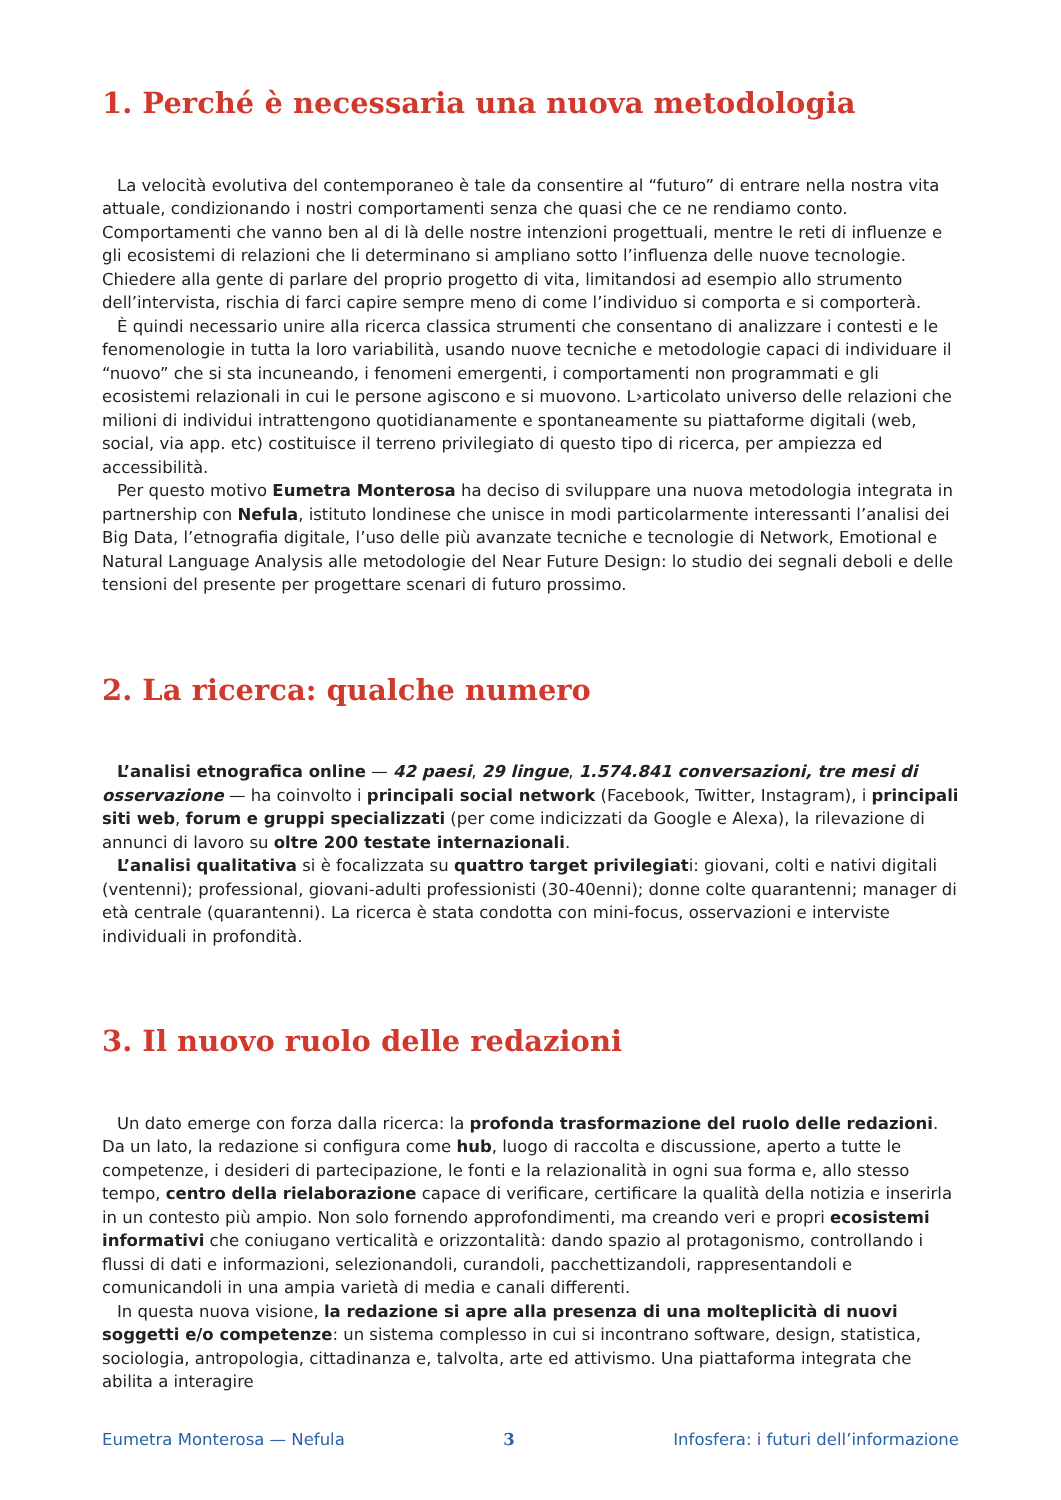1. Perché è necessaria una nuova metodologia
La velocità evolutiva del contemporaneo è tale da consentire al “futuro” di entrare nella nostra vita attuale, condizionando i nostri comportamenti senza che quasi che ce ne rendiamo conto. Comportamenti che vanno ben al di là delle nostre intenzioni progettuali, mentre le reti di influenze e gli ecosistemi di relazioni che li determinano si ampliano sotto l’influenza delle nuove tecnologie. Chiedere alla gente di parlare del proprio progetto di vita, limitandosi ad esempio allo strumento dell’intervista, rischia di farci capire sempre meno di come l’individuo si comporta e si comporterà.
È quindi necessario unire alla ricerca classica strumenti che consentano di analizzare i contesti e le fenomenologie in tutta la loro variabilità, usando nuove tecniche e metodologie capaci di individuare il “nuovo” che si sta incuneando, i fenomeni emergenti, i comportamenti non programmati e gli ecosistemi relazionali in cui le persone agiscono e si muovono. L›articolato universo delle relazioni che milioni di individui intrattengono quotidianamente e spontaneamente su piattaforme digitali (web, social, via app. etc) costituisce il terreno privilegiato di questo tipo di ricerca, per ampiezza ed accessibilità.
Per questo motivo Eumetra Monterosa ha deciso di sviluppare una nuova metodologia integrata in partnership con Nefula, istituto londinese che unisce in modi particolarmente interessanti l’analisi dei Big Data, l’etnografia digitale, l’uso delle più avanzate tecniche e tecnologie di Network, Emotional e Natural Language Analysis alle metodologie del Near Future Design: lo studio dei segnali deboli e delle tensioni del presente per progettare scenari di futuro prossimo.
2. La ricerca: qualche numero
L’analisi etnografica online — 42 paesi, 29 lingue, 1.574.841 conversazioni, tre mesi di osservazione — ha coinvolto i principali social network (Facebook, Twitter, Instagram), i principali siti web, forum e gruppi specializzati (per come indicizzati da Google e Alexa), la rilevazione di annunci di lavoro su oltre 200 testate internazionali.
L’analisi qualitativa si è focalizzata su quattro target privilegiati: giovani, colti e nativi digitali (ventenni); professional, giovani-adulti professionisti (30-40enni); donne colte quarantenni; manager di età centrale (quarantenni). La ricerca è stata condotta con mini-focus, osservazioni e interviste individuali in profondità.
3. Il nuovo ruolo delle redazioni
Un dato emerge con forza dalla ricerca: la profonda trasformazione del ruolo delle redazioni.
Da un lato, la redazione si configura come hub, luogo di raccolta e discussione, aperto a tutte le competenze, i desideri di partecipazione, le fonti e la relazionalità in ogni sua forma e, allo stesso tempo, centro della rielaborazione capace di verificare, certificare la qualità della notizia e inserirla in un contesto più ampio. Non solo fornendo approfondimenti, ma creando veri e propri ecosistemi informativi che coniugano verticalità e orizzontalità: dando spazio al protagonismo, controllando i flussi di dati e informazioni, selezionandoli, curandoli, pacchettizandoli, rappresentandoli e comunicandoli in una ampia varietà di media e canali differenti.
In questa nuova visione, la redazione si apre alla presenza di una molteplicità di nuovi soggetti e/o competenze: un sistema complesso in cui si incontrano software, design, statistica, sociologia, antropologia, cittadinanza e, talvolta, arte ed attivismo. Una piattaforma integrata che abilita a interagire
Eumetra Monterosa — Nefula 3 Infosfera: i futuri dell’informazione